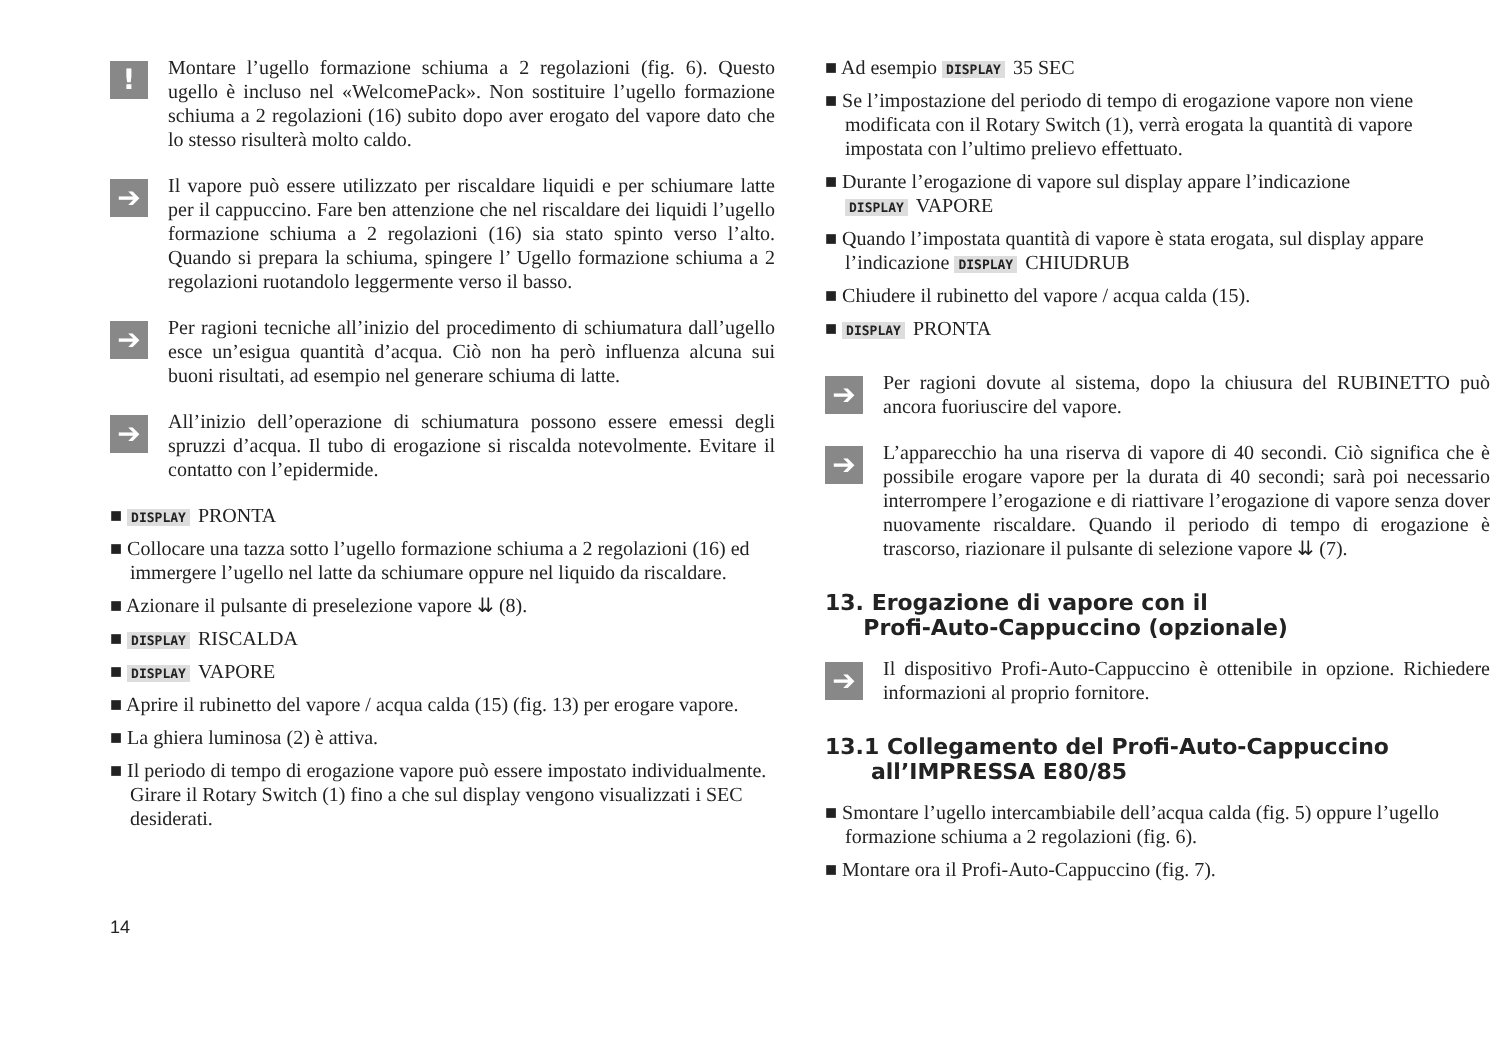!
Montare l’ugello formazione schiuma a 2 regolazioni (fig. 6). Questo ugello è incluso nel «WelcomePack». Non sostituire l’ugello formazione schiuma a 2 regolazioni (16) subito dopo aver erogato del vapore dato che lo stesso risulterà molto caldo.
➔
Il vapore può essere utilizzato per riscaldare liquidi e per schiumare latte per il cappuccino. Fare ben attenzione che nel riscaldare dei liquidi l’ugello formazione schiuma a 2 regolazioni (16) sia stato spinto verso l’alto. Quando si prepara la schiuma, spingere l’ Ugello formazione schiuma a 2 regolazioni ruotandolo leggermente verso il basso.
➔
Per ragioni tecniche all’inizio del procedimento di schiumatura dall’ugello esce un’esigua quantità d’acqua. Ciò non ha però influenza alcuna sui buoni risultati, ad esempio nel generare schiuma di latte.
➔
All’inizio dell’operazione di schiumatura possono essere emessi degli spruzzi d’acqua. Il tubo di erogazione si riscalda notevolmente. Evitare il contatto con l’epidermide.
■ DISPLAY PRONTA
■ Collocare una tazza sotto l’ugello formazione schiuma a 2 regolazioni (16) ed immergere l’ugello nel latte da schiumare oppure nel liquido da riscaldare.
■ Azionare il pulsante di preselezione vapore ⇊ (8).
■ DISPLAY RISCALDA
■ DISPLAY VAPORE
■ Aprire il rubinetto del vapore / acqua calda (15) (fig. 13) per erogare vapore.
■ La ghiera luminosa (2) è attiva.
■ Il periodo di tempo di erogazione vapore può essere impostato individualmente. Girare il Rotary Switch (1) fino a che sul display vengono visualizzati i SEC desiderati.
■ Ad esempio DISPLAY 35 SEC
■ Se l’impostazione del periodo di tempo di erogazione vapore non viene modificata con il Rotary Switch (1), verrà erogata la quantità di vapore impostata con l’ultimo prelievo effettuato.
■ Durante l’erogazione di vapore sul display appare l’indicazione DISPLAY VAPORE
■ Quando l’impostata quantità di vapore è stata erogata, sul display appare l’indicazione DISPLAY CHIUDRUB
■ Chiudere il rubinetto del vapore / acqua calda (15).
■ DISPLAY PRONTA
➔
Per ragioni dovute al sistema, dopo la chiusura del RUBINETTO può ancora fuoriuscire del vapore.
➔
L’apparecchio ha una riserva di vapore di 40 secondi. Ciò significa che è possibile erogare vapore per la durata di 40 secondi; sarà poi necessario interrompere l’erogazione e di riattivare l’erogazione di vapore senza dover nuovamente riscaldare. Quando il periodo di tempo di erogazione è trascorso, riazionare il pulsante di selezione vapore ⇊ (7).
13. Erogazione di vapore con il
Profi-Auto-Cappuccino (opzionale)
➔
Il dispositivo Profi-Auto-Cappuccino è ottenibile in opzione. Richiedere informazioni al proprio fornitore.
13.1 Collegamento del Profi-Auto-Cappuccino
all’IMPRESSA E80/85
■ Smontare l’ugello intercambiabile dell’acqua calda (fig. 5) oppure l’ugello formazione schiuma a 2 regolazioni (fig. 6).
■ Montare ora il Profi-Auto-Cappuccino (fig. 7).
14